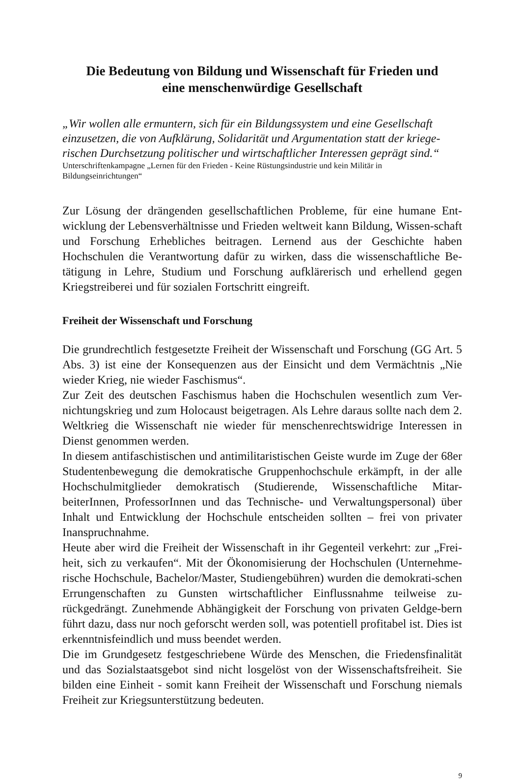Die Bedeutung von Bildung und Wissenschaft für Frieden und
eine menschenwürdige Gesellschaft
„Wir wollen alle ermuntern, sich für ein Bildungssystem und eine Gesellschaft einzusetzen, die von Aufklärung, Solidarität und Argumentation statt der kriege-rischen Durchsetzung politischer und wirtschaftlicher Interessen geprägt sind.“
Unterschriftenkampagne „Lernen für den Frieden - Keine Rüstungsindustrie und kein Militär in Bildungseinrichtungen“
Zur Lösung der drängenden gesellschaftlichen Probleme, für eine humane Ent-wicklung der Lebensverhältnisse und Frieden weltweit kann Bildung, Wissen-schaft und Forschung Erhebliches beitragen. Lernend aus der Geschichte haben Hochschulen die Verantwortung dafür zu wirken, dass die wissenschaftliche Be-tätigung in Lehre, Studium und Forschung aufklärerisch und erhellend gegen Kriegstreiberei und für sozialen Fortschritt eingreift.
Freiheit der Wissenschaft und Forschung
Die grundrechtlich festgesetzte Freiheit der Wissenschaft und Forschung (GG Art. 5 Abs. 3) ist eine der Konsequenzen aus der Einsicht und dem Vermächtnis „Nie wieder Krieg, nie wieder Faschismus“.
Zur Zeit des deutschen Faschismus haben die Hochschulen wesentlich zum Ver-nichtungskrieg und zum Holocaust beigetragen. Als Lehre daraus sollte nach dem 2. Weltkrieg die Wissenschaft nie wieder für menschenrechtswidrige Interessen in Dienst genommen werden.
In diesem antifaschistischen und antimilitaristischen Geiste wurde im Zuge der 68er Studentenbewegung die demokratische Gruppenhochschule erkämpft, in der alle Hochschulmitglieder demokratisch (Studierende, Wissenschaftliche Mitar-beiterInnen, ProfessorInnen und das Technische- und Verwaltungspersonal) über Inhalt und Entwicklung der Hochschule entscheiden sollten – frei von privater Inanspruchnahme.
Heute aber wird die Freiheit der Wissenschaft in ihr Gegenteil verkehrt: zur „Frei-heit, sich zu verkaufen“. Mit der Ökonomisierung der Hochschulen (Unternehme-rische Hochschule, Bachelor/Master, Studiengebühren) wurden die demokrati-schen Errungenschaften zu Gunsten wirtschaftlicher Einflussnahme teilweise zu-rückgedrängt. Zunehmende Abhängigkeit der Forschung von privaten Geldge-bern führt dazu, dass nur noch geforscht werden soll, was potentiell profitabel ist. Dies ist erkenntnisfeindlich und muss beendet werden.
Die im Grundgesetz festgeschriebene Würde des Menschen, die Friedensfinalität und das Sozialstaatsgebot sind nicht losgelöst von der Wissenschaftsfreiheit. Sie bilden eine Einheit - somit kann Freiheit der Wissenschaft und Forschung niemals Freiheit zur Kriegsunterstützung bedeuten.
9